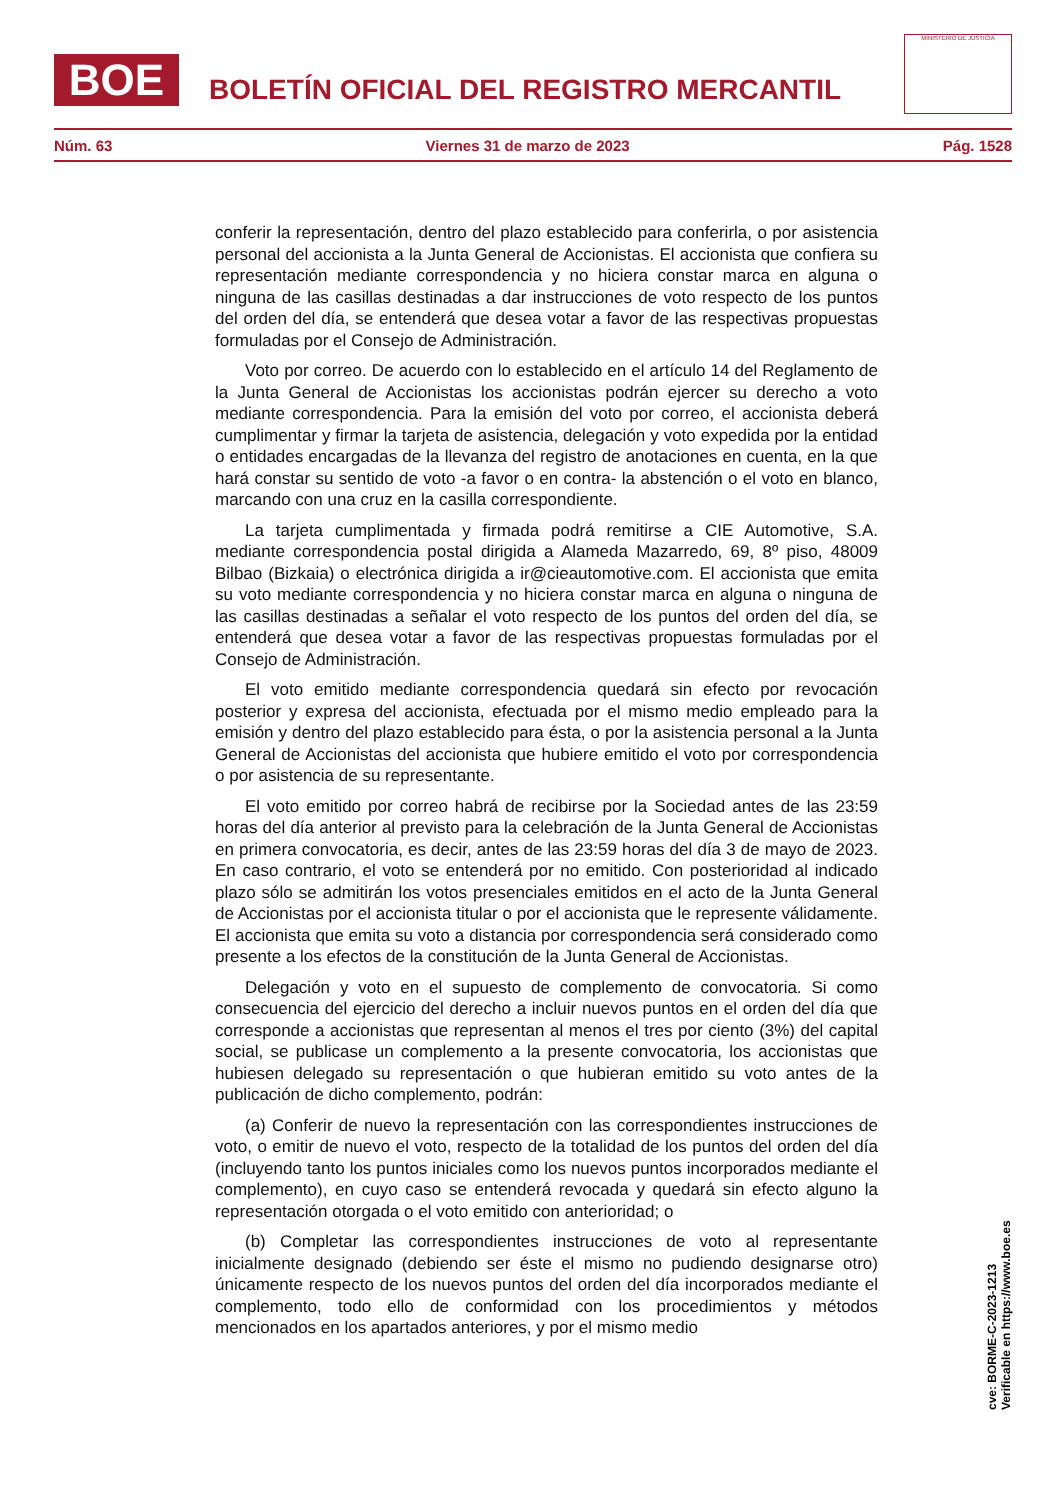BOE
BOLETÍN OFICIAL DEL REGISTRO MERCANTIL
MINISTERIO DE JUSTICIA
Núm. 63 Viernes 31 de marzo de 2023 Pág. 1528
conferir la representación, dentro del plazo establecido para conferirla, o por asistencia personal del accionista a la Junta General de Accionistas. El accionista que confiera su representación mediante correspondencia y no hiciera constar marca en alguna o ninguna de las casillas destinadas a dar instrucciones de voto respecto de los puntos del orden del día, se entenderá que desea votar a favor de las respectivas propuestas formuladas por el Consejo de Administración.
Voto por correo. De acuerdo con lo establecido en el artículo 14 del Reglamento de la Junta General de Accionistas los accionistas podrán ejercer su derecho a voto mediante correspondencia. Para la emisión del voto por correo, el accionista deberá cumplimentar y firmar la tarjeta de asistencia, delegación y voto expedida por la entidad o entidades encargadas de la llevanza del registro de anotaciones en cuenta, en la que hará constar su sentido de voto -a favor o en contra- la abstención o el voto en blanco, marcando con una cruz en la casilla correspondiente.
La tarjeta cumplimentada y firmada podrá remitirse a CIE Automotive, S.A. mediante correspondencia postal dirigida a Alameda Mazarredo, 69, 8º piso, 48009 Bilbao (Bizkaia) o electrónica dirigida a ir@cieautomotive.com. El accionista que emita su voto mediante correspondencia y no hiciera constar marca en alguna o ninguna de las casillas destinadas a señalar el voto respecto de los puntos del orden del día, se entenderá que desea votar a favor de las respectivas propuestas formuladas por el Consejo de Administración.
El voto emitido mediante correspondencia quedará sin efecto por revocación posterior y expresa del accionista, efectuada por el mismo medio empleado para la emisión y dentro del plazo establecido para ésta, o por la asistencia personal a la Junta General de Accionistas del accionista que hubiere emitido el voto por correspondencia o por asistencia de su representante.
El voto emitido por correo habrá de recibirse por la Sociedad antes de las 23:59 horas del día anterior al previsto para la celebración de la Junta General de Accionistas en primera convocatoria, es decir, antes de las 23:59 horas del día 3 de mayo de 2023. En caso contrario, el voto se entenderá por no emitido. Con posterioridad al indicado plazo sólo se admitirán los votos presenciales emitidos en el acto de la Junta General de Accionistas por el accionista titular o por el accionista que le represente válidamente. El accionista que emita su voto a distancia por correspondencia será considerado como presente a los efectos de la constitución de la Junta General de Accionistas.
Delegación y voto en el supuesto de complemento de convocatoria. Si como consecuencia del ejercicio del derecho a incluir nuevos puntos en el orden del día que corresponde a accionistas que representan al menos el tres por ciento (3%) del capital social, se publicase un complemento a la presente convocatoria, los accionistas que hubiesen delegado su representación o que hubieran emitido su voto antes de la publicación de dicho complemento, podrán:
(a) Conferir de nuevo la representación con las correspondientes instrucciones de voto, o emitir de nuevo el voto, respecto de la totalidad de los puntos del orden del día (incluyendo tanto los puntos iniciales como los nuevos puntos incorporados mediante el complemento), en cuyo caso se entenderá revocada y quedará sin efecto alguno la representación otorgada o el voto emitido con anterioridad; o
(b) Completar las correspondientes instrucciones de voto al representante inicialmente designado (debiendo ser éste el mismo no pudiendo designarse otro) únicamente respecto de los nuevos puntos del orden del día incorporados mediante el complemento, todo ello de conformidad con los procedimientos y métodos mencionados en los apartados anteriores, y por el mismo medio
cve: BORME-C-2023-1213
Verificable en https://www.boe.es